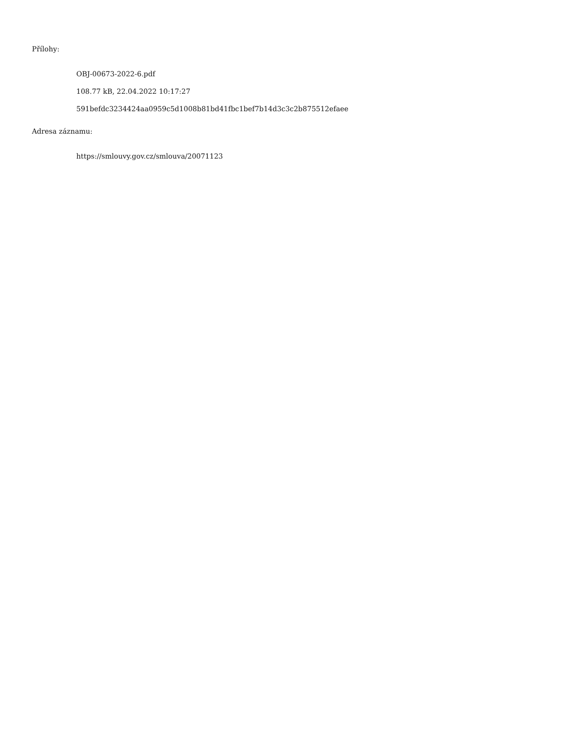Přílohy:
OBJ-00673-2022-6.pdf
108.77 kB, 22.04.2022 10:17:27
591befdc3234424aa0959c5d1008b81bd41fbc1bef7b14d3c3c2b875512efaee
Adresa záznamu:
https://smlouvy.gov.cz/smlouva/20071123